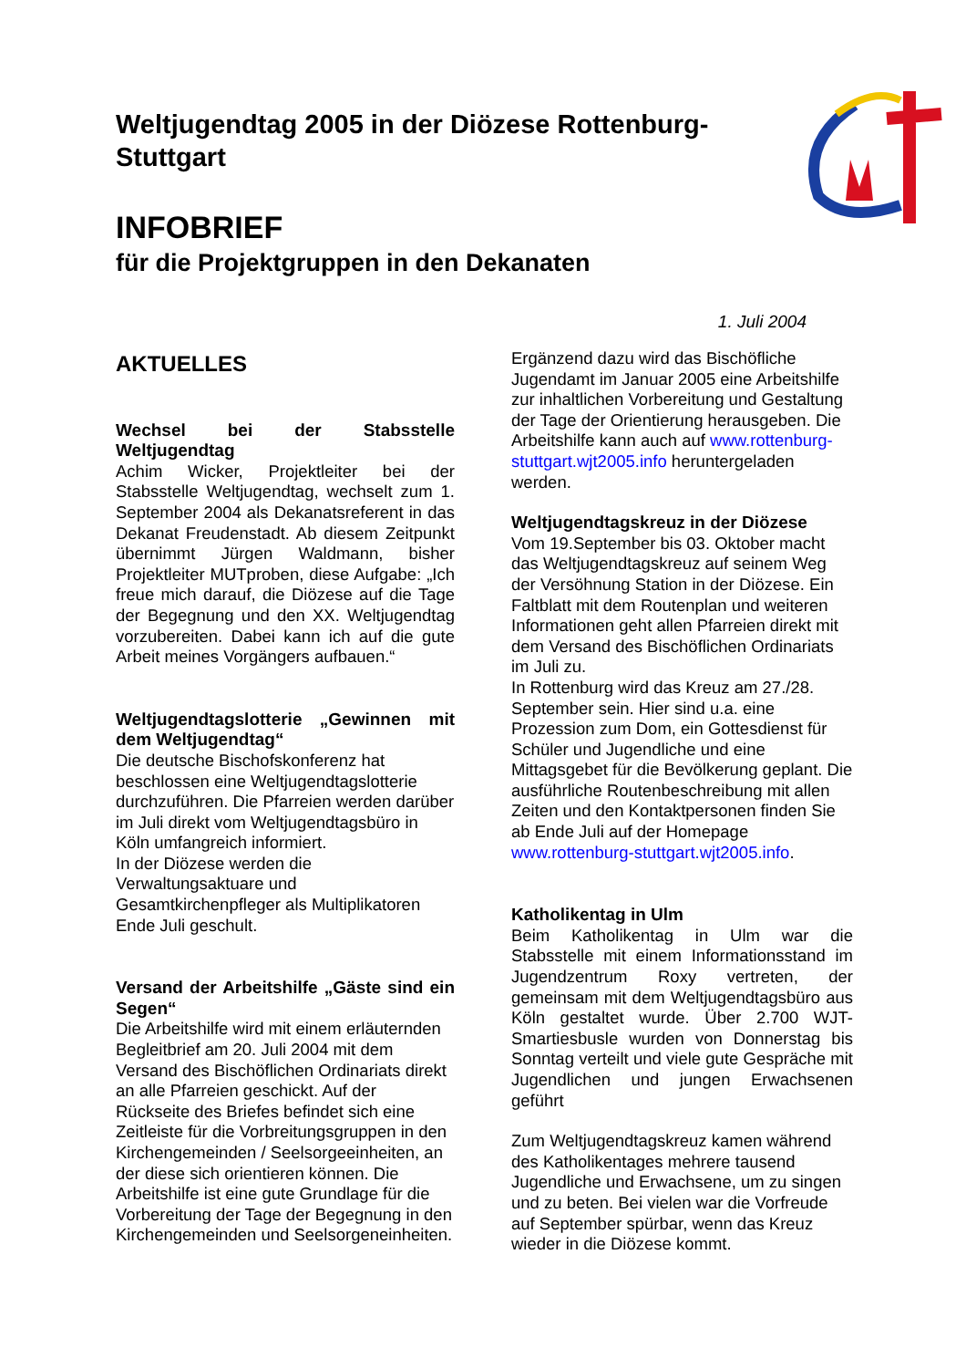Weltjugendtag 2005 in der Diözese Rottenburg-Stuttgart
INFOBRIEF
für die Projektgruppen in den Dekanaten
1. Juli 2004
AKTUELLES
Wechsel bei der Stabsstelle Weltjugendtag
Achim Wicker, Projektleiter bei der Stabsstelle Weltjugendtag, wechselt zum 1. September 2004 als Dekanatsreferent in das Dekanat Freudenstadt. Ab diesem Zeitpunkt übernimmt Jürgen Waldmann, bisher Projektleiter MUTproben, diese Aufgabe: „Ich freue mich darauf, die Diözese auf die Tage der Begegnung und den XX. Weltjugendtag vorzubereiten. Dabei kann ich auf die gute Arbeit meines Vorgängers aufbauen.“
Weltjugendtagslotterie „Gewinnen mit dem Weltjugendtag“
Die deutsche Bischofskonferenz hat beschlossen eine Weltjugendtagslotterie durchzuführen. Die Pfarreien werden darüber im Juli direkt vom Weltjugendtagsbüro in Köln umfangreich informiert.
In der Diözese werden die Verwaltungsaktuare und Gesamtkirchenpfleger als Multiplikatoren Ende Juli geschult.
Versand der Arbeitshilfe „Gäste sind ein Segen“
Die Arbeitshilfe wird mit einem erläuternden Begleitbrief am 20. Juli 2004 mit dem Versand des Bischöflichen Ordinariats direkt an alle Pfarreien geschickt. Auf der Rückseite des Briefes befindet sich eine Zeitleiste für die Vorbreitungsgruppen in den Kirchengemeinden / Seelsorgeeinheiten, an der diese sich orientieren können. Die Arbeitshilfe ist eine gute Grundlage für die Vorbereitung der Tage der Begegnung in den Kirchengemeinden und Seelsorgeneinheiten.
Ergänzend dazu wird das Bischöfliche Jugendamt im Januar 2005 eine Arbeitshilfe zur inhaltlichen Vorbereitung und Gestaltung der Tage der Orientierung herausgeben. Die Arbeitshilfe kann auch auf www.rottenburg-stuttgart.wjt2005.info heruntergeladen werden.
Weltjugendtagskreuz in der Diözese
Vom 19.September bis 03. Oktober macht das Weltjugendtagskreuz auf seinem Weg der Versöhnung Station in der Diözese. Ein Faltblatt mit dem Routenplan und weiteren Informationen geht allen Pfarreien direkt mit dem Versand des Bischöflichen Ordinariats im Juli zu.
In Rottenburg wird das Kreuz am 27./28. September sein. Hier sind u.a. eine Prozession zum Dom, ein Gottesdienst für Schüler und Jugendliche und eine Mittagsgebet für die Bevölkerung geplant. Die ausführliche Routenbeschreibung mit allen Zeiten und den Kontaktpersonen finden Sie ab Ende Juli auf der Homepage www.rottenburg-stuttgart.wjt2005.info.
Katholikentag in Ulm
Beim Katholikentag in Ulm war die Stabsstelle mit einem Informationsstand im Jugendzentrum Roxy vertreten, der gemeinsam mit dem Weltjugendtagsbüro aus Köln gestaltet wurde. Über 2.700 WJT-Smartiesbusle wurden von Donnerstag bis Sonntag verteilt und viele gute Gespräche mit Jugendlichen und jungen Erwachsenen geführt
Zum Weltjugendtagskreuz kamen während des Katholikentages mehrere tausend Jugendliche und Erwachsene, um zu singen und zu beten. Bei vielen war die Vorfreude auf September spürbar, wenn das Kreuz wieder in die Diözese kommt.